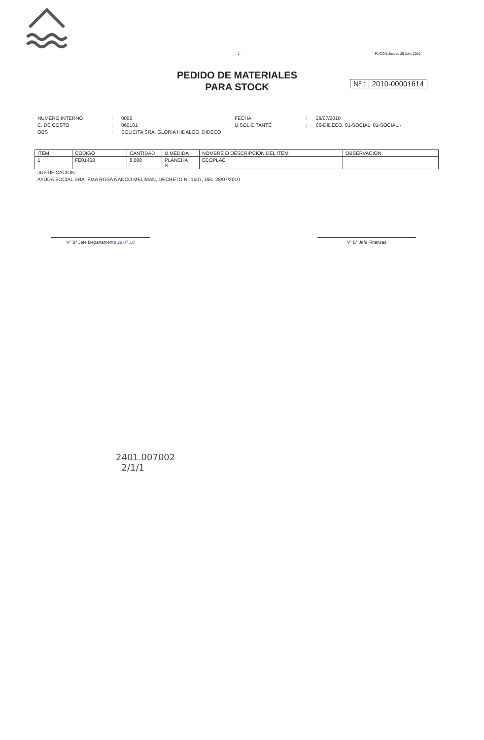- 1 - PUCON,Jueves 29 Julio 2010
PEDIDO DE MATERIALES
PARA STOCK
Nº : 2010-00001614
NUMERO INTERNO: 0056 FECHA: 29/07/2010 C. DE COSTO: 060101 U.SOLICITANTE: 06-DIDECO, 01-SOCIAL, 01-SOCIAL.- OBS: SOLICITA SRA. GLORIA HIDALGO, DIDECO
| ITEM | CODIGO | CANTIDAD | U.MEDIDA | NOMBRE O DESCRIPCION DEL ITEM | OBSERVACION |
| --- | --- | --- | --- | --- | --- |
| 1 | FE01458 | 8.000 | PLANCHA S | ECOPLAC | |
JUSTIFICACIÓN :
AYUDA SOCIAL SRA. EMA ROSA ÑANCO MELIMAN, DECRETO N° 1507, DEL 28/07/2010
V° B° Jefe Departamento 29.07.10 V° B° Jefe Finanzas
2401.007002
2/1/1